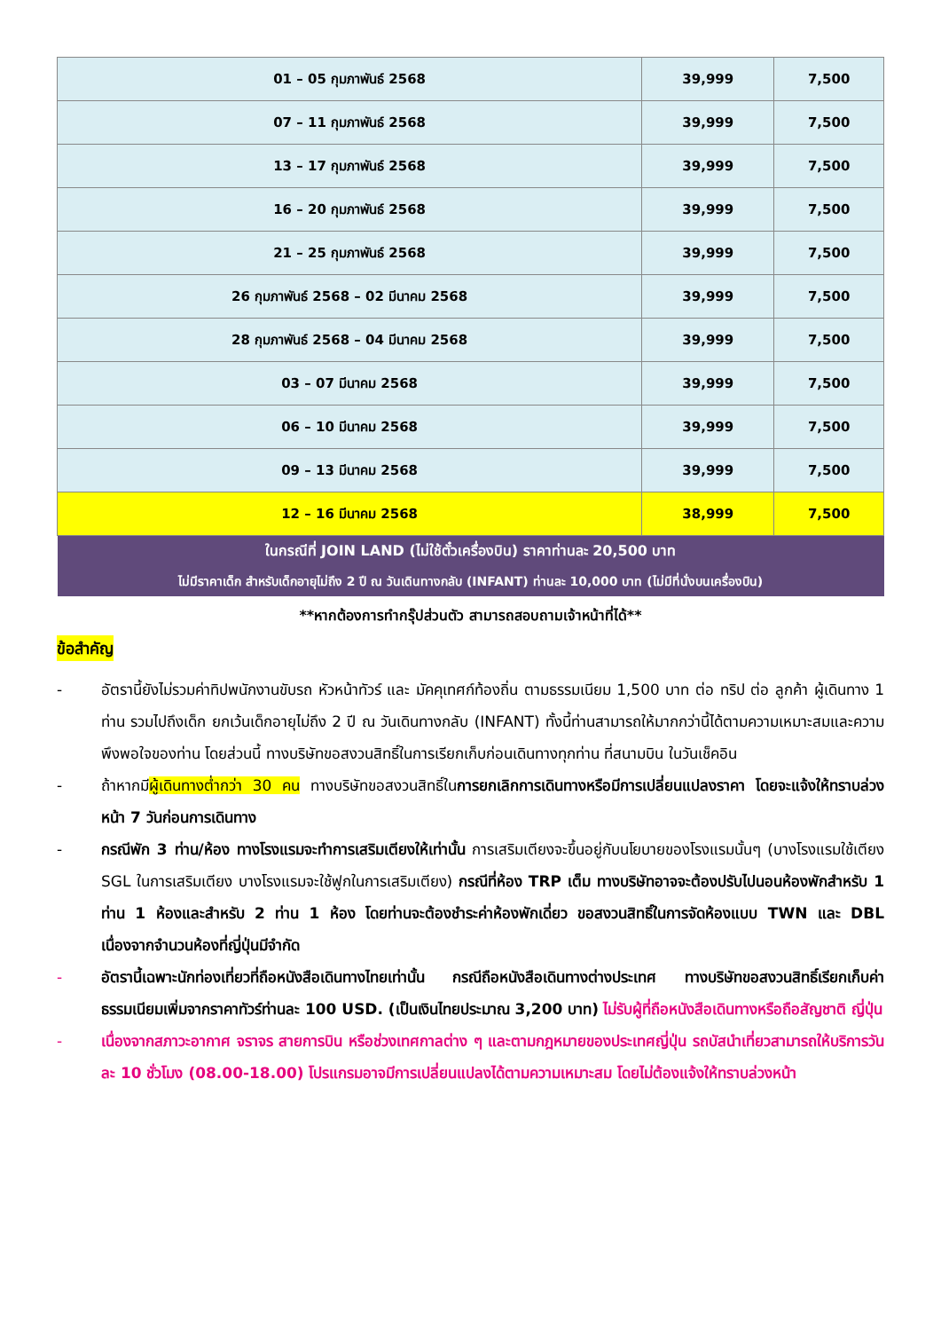| 01 – 05 กุมภาพันธ์ 2568 | 39,999 | 7,500 |
| 07 – 11 กุมภาพันธ์ 2568 | 39,999 | 7,500 |
| 13 – 17 กุมภาพันธ์ 2568 | 39,999 | 7,500 |
| 16 – 20 กุมภาพันธ์ 2568 | 39,999 | 7,500 |
| 21 – 25 กุมภาพันธ์ 2568 | 39,999 | 7,500 |
| 26 กุมภาพันธ์ 2568 – 02 มีนาคม 2568 | 39,999 | 7,500 |
| 28 กุมภาพันธ์ 2568 – 04 มีนาคม 2568 | 39,999 | 7,500 |
| 03 – 07 มีนาคม 2568 | 39,999 | 7,500 |
| 06 – 10 มีนาคม 2568 | 39,999 | 7,500 |
| 09 – 13 มีนาคม 2568 | 39,999 | 7,500 |
| 12 – 16 มีนาคม 2568 | 38,999 | 7,500 |
| ในกรณีที่ JOIN LAND (ไม่ใช้ตั๋วเครื่องบิน) ราคาท่านละ 20,500 บาท ไม่มีราคาเด็ก สำหรับเด็กอายุไม่ถึง 2 ปี ณ วันเดินทางกลับ (INFANT) ท่านละ 10,000 บาท (ไม่มีที่นั่งบนเครื่องบิน) | | |
**หากต้องการทำกรุ๊ปส่วนตัว สามารถสอบถามเจ้าหน้าที่ได้**
ข้อสำคัญ
- อัตรานี้ยังไม่รวมค่าทิปพนักงานขับรถ หัวหน้าทัวร์ และ มัคคุเทศก์ท้องถิ่น ตามธรรมเนียม 1,500 บาท ต่อ ทริป ต่อ ลูกค้า ผู้เดินทาง 1 ท่าน รวมไปถึงเด็ก ยกเว้นเด็กอายุไม่ถึง 2 ปี ณ วันเดินทางกลับ (INFANT) ทั้งนี้ท่านสามารถให้มากกว่านี้ได้ตามความเหมาะสมและความพึงพอใจของท่าน โดยส่วนนี้ ทางบริษัทขอสงวนสิทธิ์ในการเรียกเก็บก่อนเดินทางทุกท่าน ที่สนามบิน ในวันเช็คอิน
- ถ้าหากมีผู้เดินทางต่ำกว่า 30 คน ทางบริษัทขอสงวนสิทธิ์ในการยกเลิกการเดินทางหรือมีการเปลี่ยนแปลงราคา โดยจะแจ้งให้ทราบล่วงหน้า 7 วันก่อนการเดินทาง
- กรณีพัก 3 ท่าน/ห้อง ทางโรงแรมจะทำการเสริมเตียงให้เท่านั้น การเสริมเตียงจะขึ้นอยู่กับนโยบายของโรงแรมนั้นๆ (บางโรงแรมใช้เตียง SGL ในการเสริมเตียง บางโรงแรมจะใช้ฟูกในการเสริมเตียง) กรณีที่ห้อง TRP เต็ม ทางบริษัทอาจจะต้องปรับไปนอนห้องพักสำหรับ 1 ท่าน 1 ห้องและสำหรับ 2 ท่าน 1 ห้อง โดยท่านจะต้องชำระค่าห้องพักเดี่ยว ขอสงวนสิทธิ์ในการจัดห้องแบบ TWN และ DBL เนื่องจากจำนวนห้องที่ญี่ปุ่นมีจำกัด
- อัตรานี้เฉพาะนักท่องเที่ยวที่ถือหนังสือเดินทางไทยเท่านั้น กรณีถือหนังสือเดินทางต่างประเทศ ทางบริษัทขอสงวนสิทธิ์เรียกเก็บค่าธรรมเนียมเพิ่มจากราคาทัวร์ท่านละ 100 USD. (เป็นเงินไทยประมาณ 3,200 บาท) ไม่รับผู้ที่ถือหนังสือเดินทางหรือถือสัญชาติ ญี่ปุ่น
- เนื่องจากสภาวะอากาศ จราจร สายการบิน หรือช่วงเทศกาลต่าง ๆ และตามกฎหมายของประเทศญี่ปุ่น รถบัสนำเที่ยวสามารถให้บริการวันละ 10 ชั่วโมง (08.00-18.00) โปรแกรมอาจมีการเปลี่ยนแปลงได้ตามความเหมาะสม โดยไม่ต้องแจ้งให้ทราบล่วงหน้า